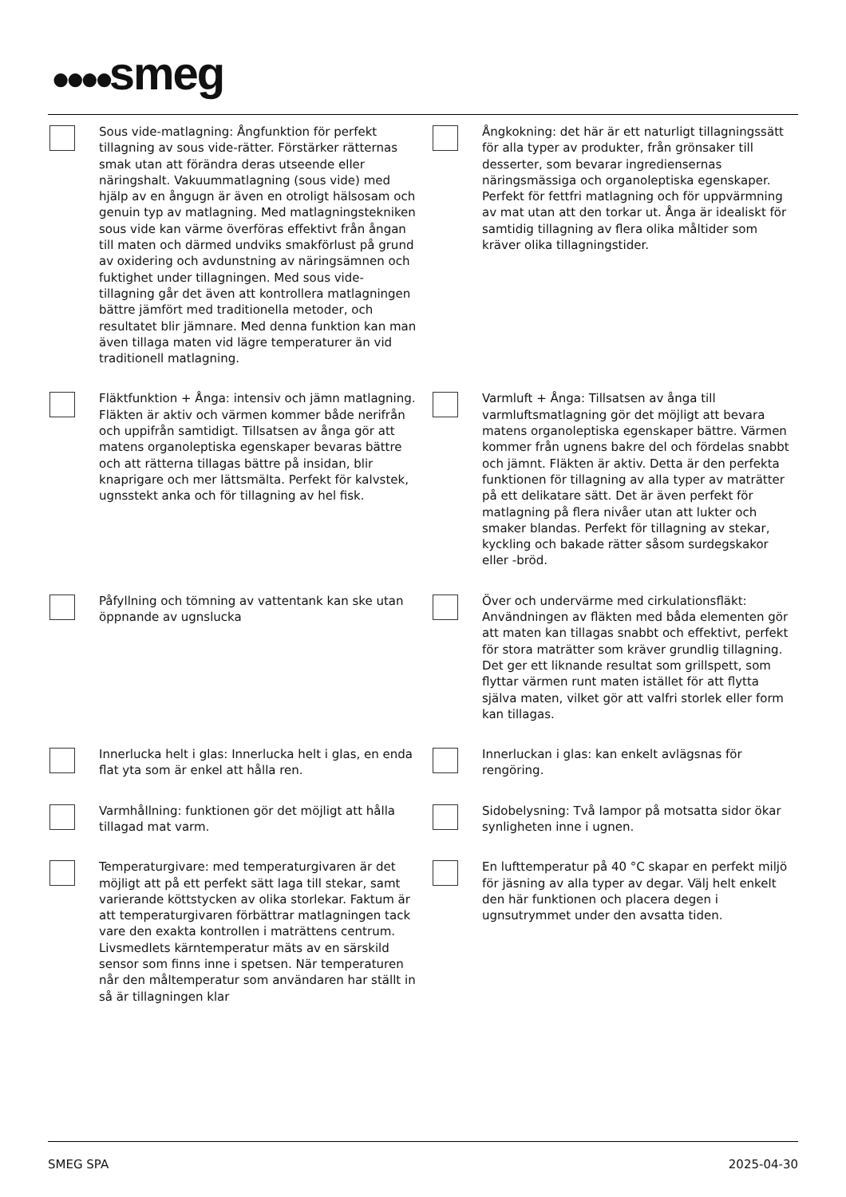●●●●smeg
Sous vide-matlagning: Ångfunktion för perfekt tillagning av sous vide-rätter. Förstärker rätternas smak utan att förändra deras utseende eller näringshalt. Vakuummatlagning (sous vide) med hjälp av en ångugn är även en otroligt hälsosam och genuin typ av matlagning. Med matlagningstekniken sous vide kan värme överföras effektivt från ångan till maten och därmed undviks smakförlust på grund av oxidering och avdunstning av näringsämnen och fuktighet under tillagningen. Med sous vide-tillagning går det även att kontrollera matlagningen bättre jämfört med traditionella metoder, och resultatet blir jämnare. Med denna funktion kan man även tillaga maten vid lägre temperaturer än vid traditionell matlagning.
Ångkokning: det här är ett naturligt tillagningssätt för alla typer av produkter, från grönsaker till desserter, som bevarar ingrediensernas näringsmässiga och organoleptiska egenskaper. Perfekt för fettfri matlagning och för uppvärmning av mat utan att den torkar ut. Ånga är idealiskt för samtidig tillagning av flera olika måltider som kräver olika tillagningstider.
Fläktfunktion + Ånga: intensiv och jämn matlagning. Fläkten är aktiv och värmen kommer både nerifrån och uppifrån samtidigt. Tillsatsen av ånga gör att matens organoleptiska egenskaper bevaras bättre och att rätterna tillagas bättre på insidan, blir knaprigare och mer lättsmälta. Perfekt för kalvstek, ugnsstekt anka och för tillagning av hel fisk.
Varmluft + Ånga: Tillsatsen av ånga till varmluftsmatlagning gör det möjligt att bevara matens organoleptiska egenskaper bättre. Värmen kommer från ugnens bakre del och fördelas snabbt och jämnt. Fläkten är aktiv. Detta är den perfekta funktionen för tillagning av alla typer av maträtter på ett delikatare sätt. Det är även perfekt för matlagning på flera nivåer utan att lukter och smaker blandas. Perfekt för tillagning av stekar, kyckling och bakade rätter såsom surdegskakor eller -bröd.
Påfyllning och tömning av vattentank kan ske utan öppnande av ugnslucka
Över och undervärme med cirkulationsfläkt: Användningen av fläkten med båda elementen gör att maten kan tillagas snabbt och effektivt, perfekt för stora maträtter som kräver grundlig tillagning. Det ger ett liknande resultat som grillspett, som flyttar värmen runt maten istället för att flytta själva maten, vilket gör att valfri storlek eller form kan tillagas.
Innerlucka helt i glas: Innerlucka helt i glas, en enda flat yta som är enkel att hålla ren.
Innerluckan i glas: kan enkelt avlägsnas för rengöring.
Varmhållning: funktionen gör det möjligt att hålla tillagad mat varm.
Sidobelysning: Två lampor på motsatta sidor ökar synligheten inne i ugnen.
Temperaturgivare: med temperaturgivaren är det möjligt att på ett perfekt sätt laga till stekar, samt varierande köttstycken av olika storlekar. Faktum är att temperaturgivaren förbättrar matlagningen tack vare den exakta kontrollen i maträttens centrum. Livsmedlets kärntemperatur mäts av en särskild sensor som finns inne i spetsen. När temperaturen når den måltemperatur som användaren har ställt in så är tillagningen klar
En lufttemperatur på 40 °C skapar en perfekt miljö för jäsning av alla typer av degar. Välj helt enkelt den här funktionen och placera degen i ugnsutrymmet under den avsatta tiden.
SMEG SPA 2025-04-30